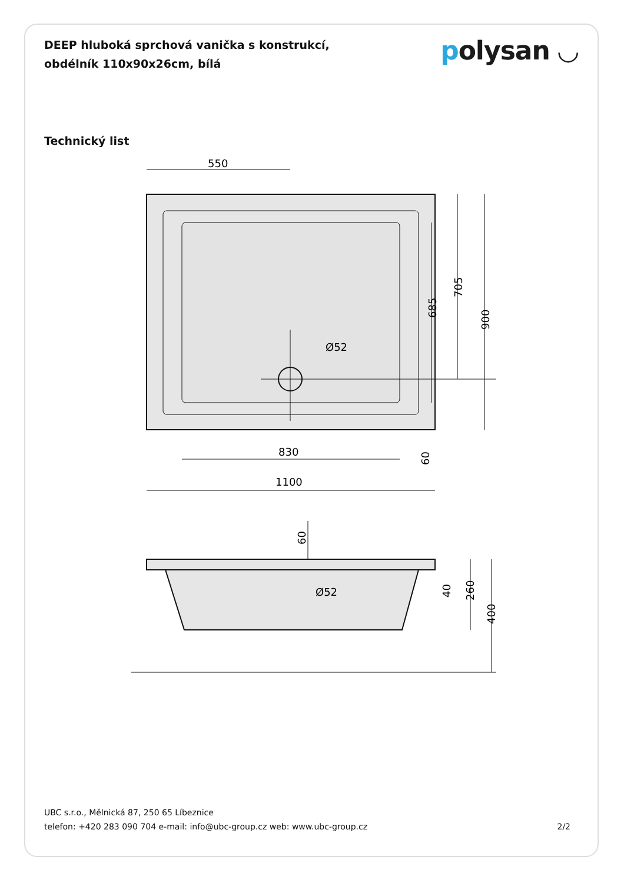DEEP hluboká sprchová vanička s konstrukcí,
obdélník 110x90x26cm, bílá
polysan ◡
Technický list
550
830
1100
900
705
685
60
Ø52
60
Ø52
400
260
40
UBC s.r.o., Mělnická 87, 250 65 Líbeznice
telefon: +420 283 090 704 e-mail: info@ubc-group.cz web: www.ubc-group.cz
2/2